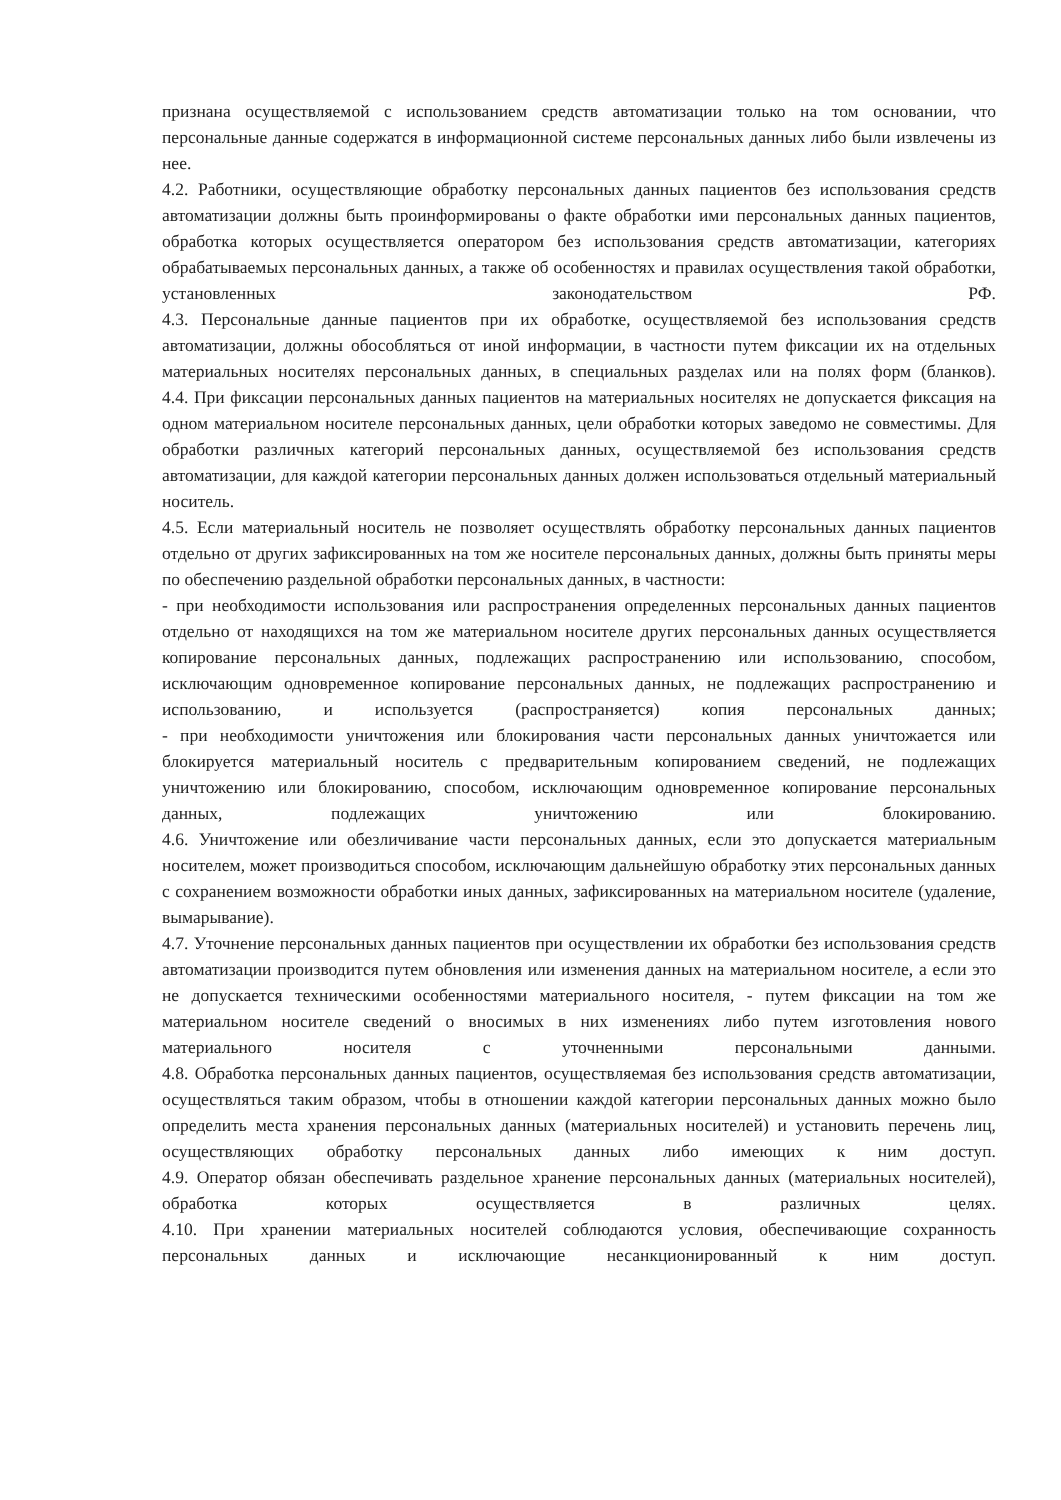признана осуществляемой с использованием средств автоматизации только на том основании, что персональные данные содержатся в информационной системе персональных данных либо были извлечены из нее.
4.2. Работники, осуществляющие обработку персональных данных пациентов без использования средств автоматизации должны быть проинформированы о факте обработки ими персональных данных пациентов, обработка которых осуществляется оператором без использования средств автоматизации, категориях обрабатываемых персональных данных, а также об особенностях и правилах осуществления такой обработки, установленных законодательством РФ.
4.3. Персональные данные пациентов при их обработке, осуществляемой без использования средств автоматизации, должны обособляться от иной информации, в частности путем фиксации их на отдельных материальных носителях персональных данных, в специальных разделах или на полях форм (бланков).
4.4. При фиксации персональных данных пациентов на материальных носителях не допускается фиксация на одном материальном носителе персональных данных, цели обработки которых заведомо не совместимы. Для обработки различных категорий персональных данных, осуществляемой без использования средств автоматизации, для каждой категории персональных данных должен использоваться отдельный материальный носитель.
4.5. Если материальный носитель не позволяет осуществлять обработку персональных данных пациентов отдельно от других зафиксированных на том же носителе персональных данных, должны быть приняты меры по обеспечению раздельной обработки персональных данных, в частности:
- при необходимости использования или распространения определенных персональных данных пациентов отдельно от находящихся на том же материальном носителе других персональных данных осуществляется копирование персональных данных, подлежащих распространению или использованию, способом, исключающим одновременное копирование персональных данных, не подлежащих распространению и использованию, и используется (распространяется) копия персональных данных;
- при необходимости уничтожения или блокирования части персональных данных уничтожается или блокируется материальный носитель с предварительным копированием сведений, не подлежащих уничтожению или блокированию, способом, исключающим одновременное копирование персональных данных, подлежащих уничтожению или блокированию.
4.6. Уничтожение или обезличивание части персональных данных, если это допускается материальным носителем, может производиться способом, исключающим дальнейшую обработку этих персональных данных с сохранением возможности обработки иных данных, зафиксированных на материальном носителе (удаление, вымарывание).
4.7. Уточнение персональных данных пациентов при осуществлении их обработки без использования средств автоматизации производится путем обновления или изменения данных на материальном носителе, а если это не допускается техническими особенностями материального носителя, - путем фиксации на том же материальном носителе сведений о вносимых в них изменениях либо путем изготовления нового материального носителя с уточненными персональными данными.
4.8. Обработка персональных данных пациентов, осуществляемая без использования средств автоматизации, осуществляться таким образом, чтобы в отношении каждой категории персональных данных можно было определить места хранения персональных данных (материальных носителей) и установить перечень лиц, осуществляющих обработку персональных данных либо имеющих к ним доступ.
4.9. Оператор обязан обеспечивать раздельное хранение персональных данных (материальных носителей), обработка которых осуществляется в различных целях.
4.10. При хранении материальных носителей соблюдаются условия, обеспечивающие сохранность персональных данных и исключающие несанкционированный к ним доступ.